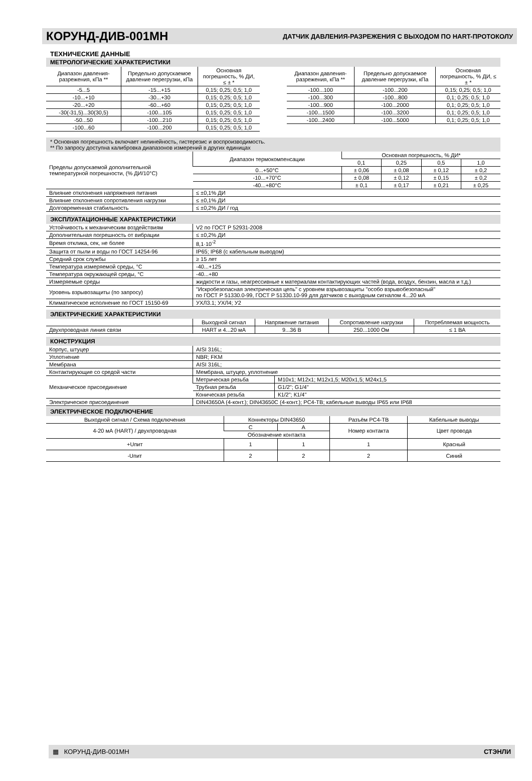КОРУНД-ДИВ-001МН
ДАТЧИК ДАВЛЕНИЯ-РАЗРЕЖЕНИЯ С ВЫХОДОМ ПО HART-ПРОТОКОЛУ
ТЕХНИЧЕСКИЕ ДАННЫЕ
МЕТРОЛОГИЧЕСКИЕ ХАРАКТЕРИСТИКИ
| Диапазон давления-разрежения, кПа ** | Предельно допускаемое давление перегрузки, кПа | Основная погрешность, % ДИ, ≤ ± * |
| --- | --- | --- |
| -5...5 | -15...+15 | 0,15; 0,25; 0,5; 1,0 |
| -10...+10 | -30...+30 | 0,15; 0,25; 0,5; 1,0 |
| -20...+20 | -60...+60 | 0,15; 0,25; 0,5; 1,0 |
| -30(-31,5)...30(30,5) | -100...105 | 0,15; 0,25; 0,5; 1,0 |
| -50...50 | -100...210 | 0,15; 0,25; 0,5; 1,0 |
| -100...60 | -100...200 | 0,15; 0,25; 0,5; 1,0 |
| Диапазон давления-разрежения, кПа ** | Предельно допускаемое давление перегрузки, кПа | Основная погрешность, % ДИ, ≤ ± * |
| --- | --- | --- |
| -100...100 | -100...200 | 0,15; 0,25; 0,5; 1,0 |
| -100...300 | -100...800 | 0,1; 0,25; 0,5; 1,0 |
| -100...900 | -100...2000 | 0,1; 0,25; 0,5; 1,0 |
| -100...1500 | -100...3200 | 0,1; 0,25; 0,5; 1,0 |
| -100...2400 | -100...5000 | 0,1; 0,25; 0,5; 1,0 |
* Основная погрешность включает нелинейность, гистерезис и воспроизводимость.
** По запросу доступна калибровка диапазонов измерений в других единицах
| Пределы допускаемой дополнительной температурной погрешности, (% ДИ/10°С) | Диапазон термокомпенсации | Основная погрешность, % ДИ* | | | |
| | | 0,1 | 0,25 | 0,5 | 1,0 |
| | 0...+50°С | ± 0,06 | ± 0,08 | ± 0,12 | ± 0,2 |
| | -10...+70°С | ± 0,08 | ± 0,12 | ± 0,15 | ± 0,2 |
| | -40...+80°С | ± 0,1 | ± 0,17 | ± 0,21 | ± 0,25 |
| Влияние отклонения напряжения питания | ≤ ±0,1% ДИ | | | | |
| Влияние отклонения сопротивления нагрузки | ≤ ±0,1% ДИ | | | | |
| Долговременная стабильность | ≤ ±0,2% ДИ / год | | | | |
ЭКСПЛУАТАЦИОННЫЕ ХАРАКТЕРИСТИКИ
| Устойчивость к механическим воздействиям | V2 по ГОСТ Р 52931-2008 |
| Дополнительная погрешность от вибрации | ≤ ±0,2% ДИ |
| Время отклика, сек, не более | 8,1·10<sup>-2</sup> |
| Защита от пыли и воды по ГОСТ 14254-96 | IP65; IP68 (с кабельным выводом) |
| Средний срок службы | ≥ 15 лет |
| Температура измеряемой среды, °С | -40...+125 |
| Температура окружающей среды, °С | -40...+80 |
| Измеряемые среды | жидкости и газы, неагрессивные к материалам контактирующих частей (вода, воздух, бензин, масла и т.д.) |
| Уровень взрывозащиты (по запросу) | "Искробезопасная электрическая цепь" с уровнем взрывозащиты "особо взрывобезопасный" по ГОСТ Р 51330.0-99, ГОСТ Р 51330.10-99 для датчиков с выходным сигналом 4...20 мА |
| Климатическое исполнение по ГОСТ 15150-69 | УХЛ3.1; УХЛ4; У2 |
ЭЛЕКТРИЧЕСКИЕ ХАРАКТЕРИСТИКИ
| | Выходной сигнал | Напряжение питания | Сопротивление нагрузки | Потребляемая мощность |
| --- | --- | --- | --- | --- |
| Двухпроводная линия связи | HART и 4...20 мА | 9...36 В | 250...1000 Ом | ≤ 1 ВА |
КОНСТРУКЦИЯ
| Корпус, штуцер | AISI 316L; | |
| Уплотнение | NBR; FKM | |
| Мембрана | AISI 316L; | |
| Контактирующие со средой части | Мембрана, штуцер, уплотнение | |
| Механическое присоединение | Метрическая резьба | М10х1; М12х1; М12х1,5; М20х1,5; М24х1,5 |
| | Трубная резьба | G1/2"; G1/4" |
| | Коническая резьба | К1/2"; К1/4" |
| Электрическое присоединение | DIN43650A (4-конт.); DIN43650C (4-конт.); PC4-TB; кабельные выводы IP65 или IP68 | |
ЭЛЕКТРИЧЕСКОЕ ПОДКЛЮЧЕНИЕ
| Выходной сигнал / Схема подключения | Коннекторы DIN43650 | | Разъём PC4-TB | Кабельные выводы |
| --- | --- | --- | --- | --- |
| 4-20 мА (HART) / двухпроводная | C | A | Номер контакта | Цвет провода |
| | Обозначение контакта | | | |
| +Uпит | 1 | 1 | 1 | Красный |
| -Uпит | 2 | 2 | 2 | Синий |
▦ КОРУНД-ДИВ-001МН СТЭНЛИ